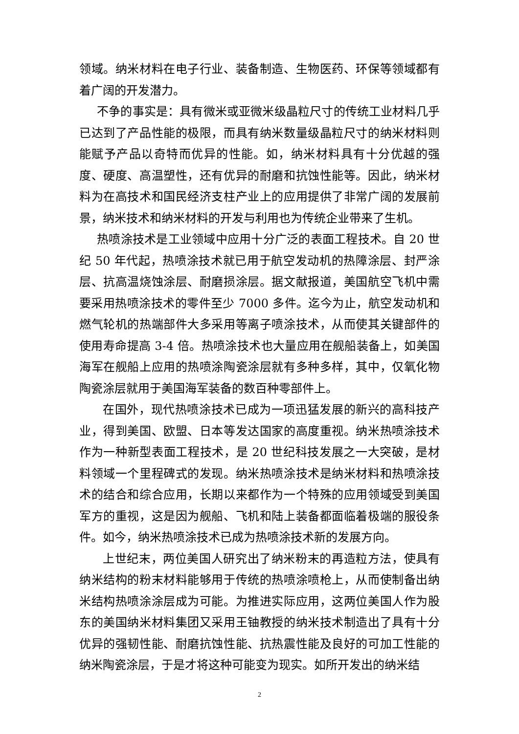领域。纳米材料在电子行业、装备制造、生物医药、环保等领域都有着广阔的开发潜力。
不争的事实是：具有微米或亚微米级晶粒尺寸的传统工业材料几乎已达到了产品性能的极限，而具有纳米数量级晶粒尺寸的纳米材料则能赋予产品以奇特而优异的性能。如，纳米材料具有十分优越的强度、硬度、高温塑性，还有优异的耐磨和抗蚀性能等。因此，纳米材料为在高技术和国民经济支柱产业上的应用提供了非常广阔的发展前景，纳米技术和纳米材料的开发与利用也为传统企业带来了生机。
热喷涂技术是工业领域中应用十分广泛的表面工程技术。自 20 世纪 50 年代起，热喷涂技术就已用于航空发动机的热障涂层、封严涂层、抗高温烧蚀涂层、耐磨损涂层。据文献报道，美国航空飞机中需要采用热喷涂技术的零件至少 7000 多件。迄今为止，航空发动机和燃气轮机的热端部件大多采用等离子喷涂技术，从而使其关键部件的使用寿命提高 3-4 倍。热喷涂技术也大量应用在舰船装备上，如美国海军在舰船上应用的热喷涂陶瓷涂层就有多种多样，其中，仅氧化物陶瓷涂层就用于美国海军装备的数百种零部件上。
在国外，现代热喷涂技术已成为一项迅猛发展的新兴的高科技产业，得到美国、欧盟、日本等发达国家的高度重视。纳米热喷涂技术作为一种新型表面工程技术，是 20 世纪科技发展之一大突破，是材料领域一个里程碑式的发现。纳米热喷涂技术是纳米材料和热喷涂技术的结合和综合应用，长期以来都作为一个特殊的应用领域受到美国军方的重视，这是因为舰船、飞机和陆上装备都面临着极端的服役条件。如今，纳米热喷涂技术已成为热喷涂技术新的发展方向。
上世纪末，两位美国人研究出了纳米粉末的再造粒方法，使具有纳米结构的粉末材料能够用于传统的热喷涂喷枪上，从而使制备出纳米结构热喷涂涂层成为可能。为推进实际应用，这两位美国人作为股东的美国纳米材料集团又采用王铀教授的纳米技术制造出了具有十分优异的强韧性能、耐磨抗蚀性能、抗热震性能及良好的可加工性能的纳米陶瓷涂层，于是才将这种可能变为现实。如所开发出的纳米结
2